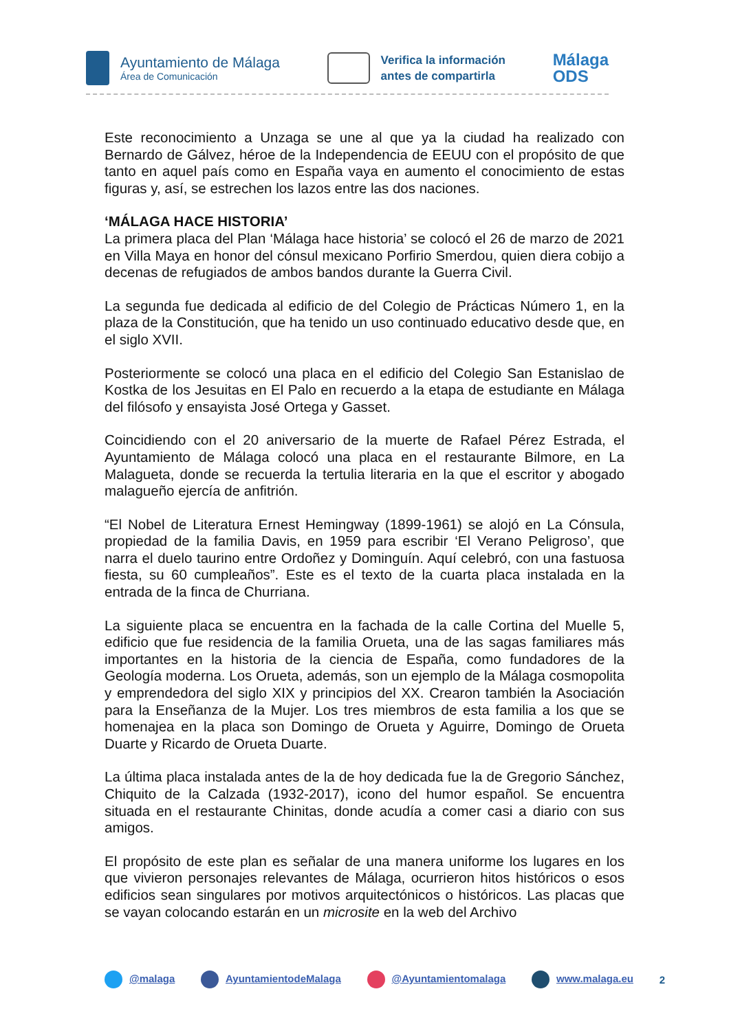Ayuntamiento de Málaga
Área de Comunicación
Verifica la información
antes de compartirla
Málaga
ODS
Este reconocimiento a Unzaga se une al que ya la ciudad ha realizado con Bernardo de Gálvez, héroe de la Independencia de EEUU con el propósito de que tanto en aquel país como en España vaya en aumento el conocimiento de estas figuras y, así, se estrechen los lazos entre las dos naciones.
‘MÁLAGA HACE HISTORIA’
La primera placa del Plan ‘Málaga hace historia’ se colocó el 26 de marzo de 2021 en Villa Maya en honor del cónsul mexicano Porfirio Smerdou, quien diera cobijo a decenas de refugiados de ambos bandos durante la Guerra Civil.
La segunda fue dedicada al edificio de del Colegio de Prácticas Número 1, en la plaza de la Constitución, que ha tenido un uso continuado educativo desde que, en el siglo XVII.
Posteriormente se colocó una placa en el edificio del Colegio San Estanislao de Kostka de los Jesuitas en El Palo en recuerdo a la etapa de estudiante en Málaga del filósofo y ensayista José Ortega y Gasset.
Coincidiendo con el 20 aniversario de la muerte de Rafael Pérez Estrada, el Ayuntamiento de Málaga colocó una placa en el restaurante Bilmore, en La Malagueta, donde se recuerda la tertulia literaria en la que el escritor y abogado malagueño ejercía de anfitrión.
“El Nobel de Literatura Ernest Hemingway (1899-1961) se alojó en La Cónsula, propiedad de la familia Davis, en 1959 para escribir ‘El Verano Peligroso’, que narra el duelo taurino entre Ordoñez y Dominguín. Aquí celebró, con una fastuosa fiesta, su 60 cumpleaños”. Este es el texto de la cuarta placa instalada en la entrada de la finca de Churriana.
La siguiente placa se encuentra en la fachada de la calle Cortina del Muelle 5, edificio que fue residencia de la familia Orueta, una de las sagas familiares más importantes en la historia de la ciencia de España, como fundadores de la Geología moderna. Los Orueta, además, son un ejemplo de la Málaga cosmopolita y emprendedora del siglo XIX y principios del XX. Crearon también la Asociación para la Enseñanza de la Mujer. Los tres miembros de esta familia a los que se homenajea en la placa son Domingo de Orueta y Aguirre, Domingo de Orueta Duarte y Ricardo de Orueta Duarte.
La última placa instalada antes de la de hoy dedicada fue la de Gregorio Sánchez, Chiquito de la Calzada (1932-2017), icono del humor español. Se encuentra situada en el restaurante Chinitas, donde acudía a comer casi a diario con sus amigos.
El propósito de este plan es señalar de una manera uniforme los lugares en los que vivieron personajes relevantes de Málaga, ocurrieron hitos históricos o esos edificios sean singulares por motivos arquitectónicos o históricos. Las placas que se vayan colocando estarán en un microsite en la web del Archivo
@malaga AyuntamientodeMalaga @Ayuntamientomalaga www.malaga.eu 2